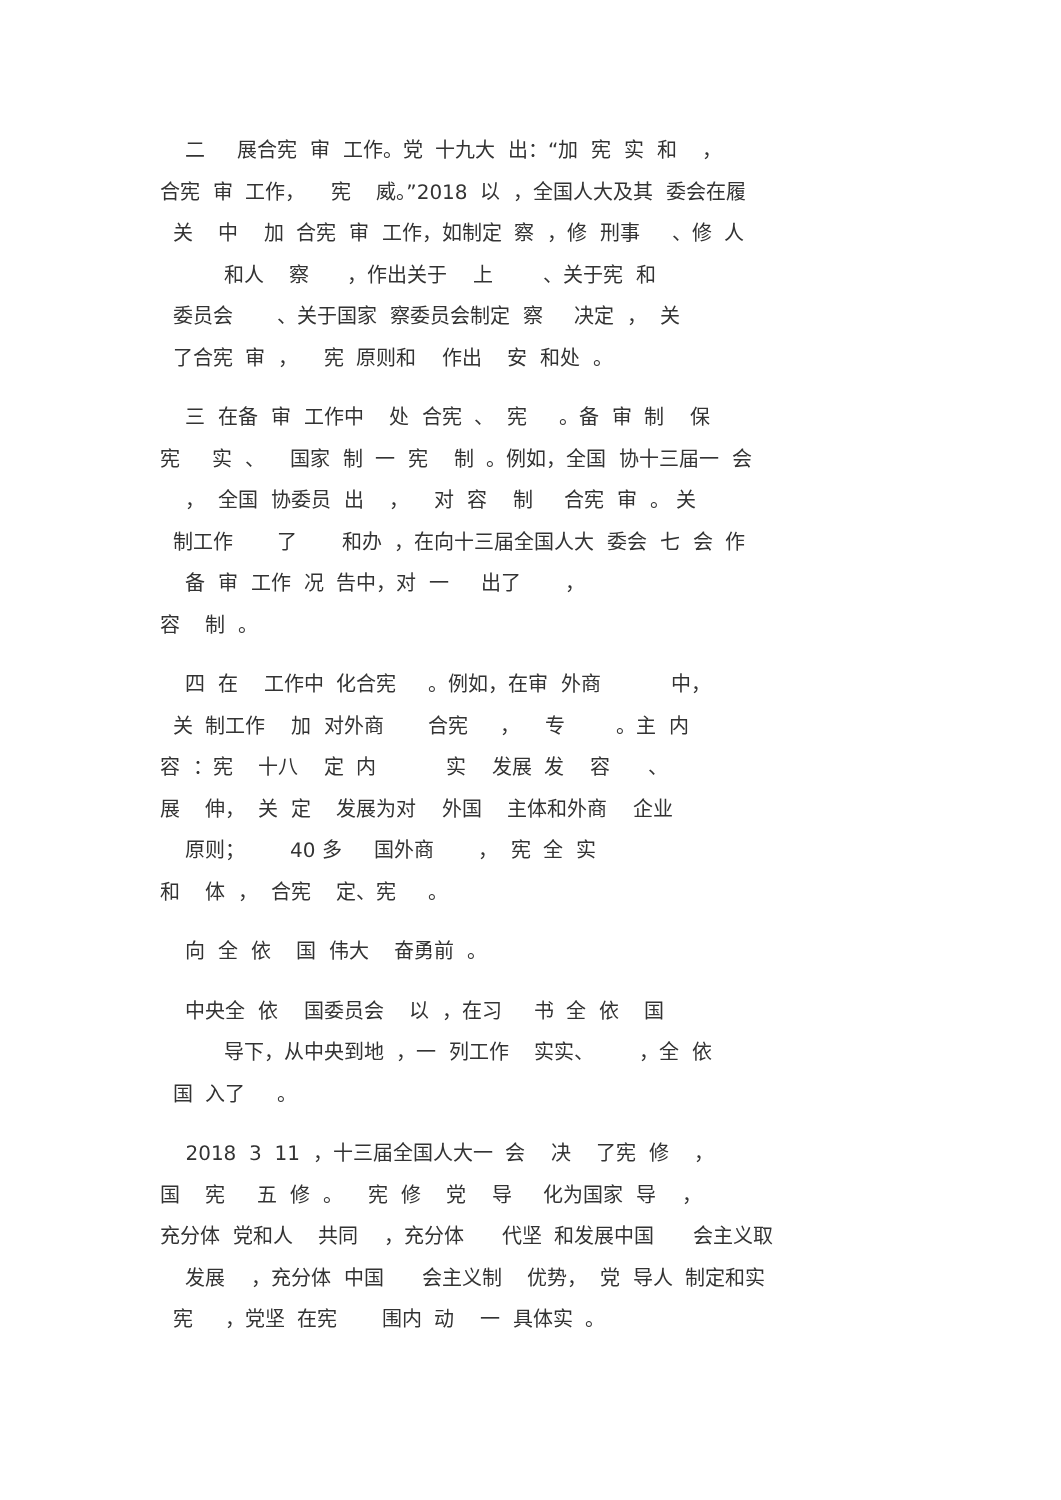二 展合宪 审 工作。党 十九大 出：“加 宪 实 和 ， 合宪 审 工作， 宪 威。”2018 以 ，全国人大及其 委会在履 关 中 加 合宪 审 工作，如制定 察 ，修 刑事 、修 人 和人 察 ，作出关于 上 、关于宪 和 委员会 、关于国家 察委员会制定 察 决定 ， 关 了合宪 审 ， 宪 原则和 作出 安 和处 。
三 在备 审 工作中 处 合宪 、 宪 。备 审 制 保 宪 实 、 国家 制 一 宪 制 。例如，全国 协十三届一 会 ， 全国 协委员 出 ， 对 容 制 合宪 审 。 关 制工作 了 和办 ，在向十三届全国人大 委会 七 会 作 备 审 工作 况 告中，对 一 出了 ， 容 制 。
四 在 工作中 化合宪 。例如，在审 外商 中， 关 制工作 加 对外商 合宪 ， 专 。主 内 容 ：宪 十八 定 内 实 发展 发 容 、 展 伸， 关 定 发展为对 外国 主体和外商 企业 原则； 40 多 国外商 ， 宪 全 实 和 体 ， 合宪 定、宪 。
向 全 依 国 伟大 奋勇前 。
中央全 依 国委员会 以 ，在习 书 全 依 国 导下，从中央到地 ，一 列工作 实实、 ，全 依 国 入了 。
2018 3 11 ，十三届全国人大一 会 决 了宪 修 ， 国 宪 五 修 。 宪 修 党 导 化为国家 导 ， 充分体 党和人 共同 ，充分体 代坚 和发展中国 会主义取 发展 ，充分体 中国 会主义制 优势， 党 导人 制定和实 宪 ，党坚 在宪 围内 动 一 具体实 。